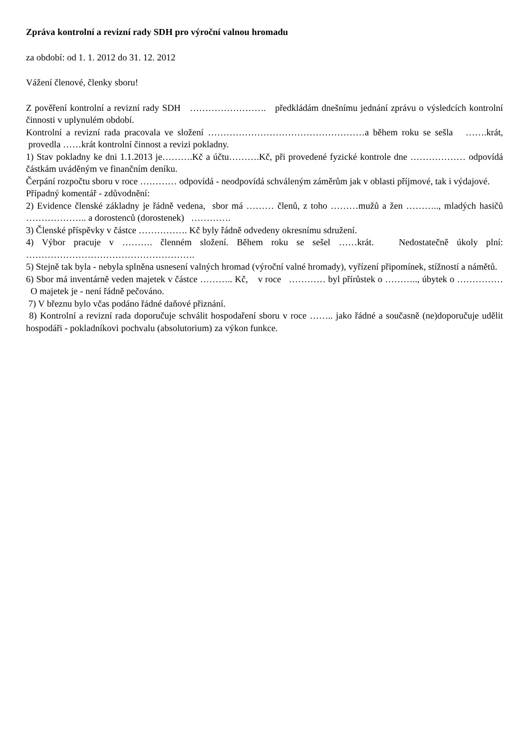Zpráva kontrolní a revizní rady SDH pro výroční valnou hromadu
za období: od 1. 1. 2012 do 31. 12. 2012
Vážení členové, členky sboru!
Z pověření kontrolní a revizní rady SDH ……………………. předkládám dnešnímu jednání zprávu o výsledcích kontrolní činnosti v uplynulém období.
Kontrolní a revizní rada pracovala ve složení ……………………………………………a během roku se sešla …….krát, provedla ……krát kontrolní činnost a revizi pokladny.
1) Stav pokladny ke dni 1.1.2013 je……….Kč a účtu……….Kč, při provedené fyzické kontrole dne ……………… odpovídá částkám uváděným ve finančním deníku.
Čerpání rozpočtu sboru v roce ………… odpovídá - neodpovídá schváleným záměrům jak v oblasti příjmové, tak i výdajové.
Případný komentář - zdůvodnění:
2) Evidence členské základny je řádně vedena, sbor má ……… členů, z toho ………mužů a žen ……….., mladých hasičů ……………….. a dorostenců (dorostenek) ………….
3) Členské příspěvky v částce ……………. Kč byly řádně odvedeny okresnímu sdružení.
4) Výbor pracuje v ………. členném složení. Během roku se sešel ……krát. Nedostatečně úkoly plní: ……………………………………………….
5) Stejně tak byla - nebyla splněna usnesení valných hromad (výroční valné hromady), vyřízení připomínek, stížností a námětů.
6) Sbor má inventárně veden majetek v částce ……….. Kč, v roce ………… byl přírůstek o ……….., úbytek o …………… O majetek je - není řádně pečováno.
7) V březnu bylo včas podáno řádné daňové přiznání.
8) Kontrolní a revizní rada doporučuje schválit hospodaření sboru v roce …….. jako řádné a současně (ne)doporučuje udělit hospodáři - pokladníkovi pochvalu (absolutorium) za výkon funkce.